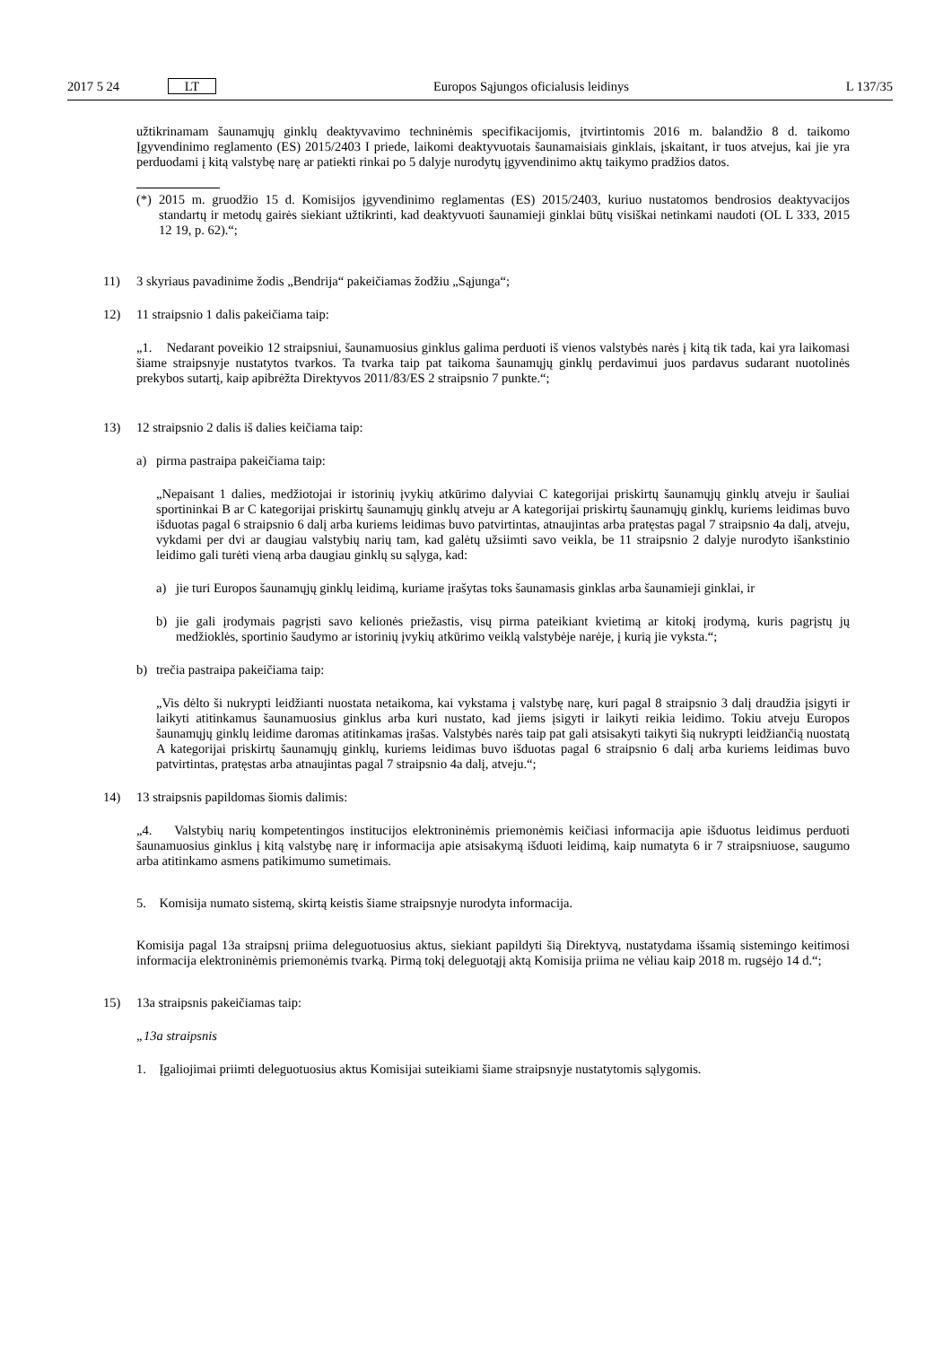2017 5 24 LT Europos Sąjungos oficialusis leidinys L 137/35
užtikrinamam šaunamųjų ginklų deaktyvavimo techninėmis specifikacijomis, įtvirtintomis 2016 m. balandžio 8 d. taikomo Įgyvendinimo reglamento (ES) 2015/2403 I priede, laikomi deaktyvuotais šaunamaisiais ginklais, įskaitant, ir tuos atvejus, kai jie yra perduodami į kitą valstybę narę ar patiekti rinkai po 5 dalyje nurodytų įgyvendinimo aktų taikymo pradžios datos.
(*)
2015 m. gruodžio 15 d. Komisijos įgyvendinimo reglamentas (ES) 2015/2403, kuriuo nustatomos bendrosios deaktyvacijos standartų ir metodų gairės siekiant užtikrinti, kad deaktyvuoti šaunamieji ginklai būtų visiškai netinkami naudoti (OL L 333, 2015 12 19, p. 62).“;
11) 3 skyriaus pavadinime žodis „Bendrija“ pakeičiamas žodžiu „Sąjunga“;
12) 11 straipsnio 1 dalis pakeičiama taip:
„1. Nedarant poveikio 12 straipsniui, šaunamuosius ginklus galima perduoti iš vienos valstybės narės į kitą tik tada, kai yra laikomasi šiame straipsnyje nustatytos tvarkos. Ta tvarka taip pat taikoma šaunamųjų ginklų perdavimui juos pardavus sudarant nuotolinės prekybos sutartį, kaip apibrėžta Direktyvos 2011/83/ES 2 straipsnio 7 punkte.“;
13) 12 straipsnio 2 dalis iš dalies keičiama taip:
a) pirma pastraipa pakeičiama taip:
„Nepaisant 1 dalies, medžiotojai ir istorinių įvykių atkūrimo dalyviai C kategorijai priskirtų šaunamųjų ginklų atveju ir šauliai sportininkai B ar C kategorijai priskirtų šaunamųjų ginklų atveju ar A kategorijai priskirtų šaunamųjų ginklų, kuriems leidimas buvo išduotas pagal 6 straipsnio 6 dalį arba kuriems leidimas buvo patvirtintas, atnaujintas arba pratęstas pagal 7 straipsnio 4a dalį, atveju, vykdami per dvi ar daugiau valstybių narių tam, kad galėtų užsiimti savo veikla, be 11 straipsnio 2 dalyje nurodyto išankstinio leidimo gali turėti vieną arba daugiau ginklų su sąlyga, kad:
a) jie turi Europos šaunamųjų ginklų leidimą, kuriame įrašytas toks šaunamasis ginklas arba šaunamieji ginklai, ir
b) jie gali įrodymais pagrįsti savo kelionės priežastis, visų pirma pateikiant kvietimą ar kitokį įrodymą, kuris pagrįstų jų medžioklės, sportinio šaudymo ar istorinių įvykių atkūrimo veiklą valstybėje narėje, į kurią jie vyksta.“;
b) trečia pastraipa pakeičiama taip:
„Vis dėlto ši nukrypti leidžianti nuostata netaikoma, kai vykstama į valstybę narę, kuri pagal 8 straipsnio 3 dalį draudžia įsigyti ir laikyti atitinkamus šaunamuosius ginklus arba kuri nustato, kad jiems įsigyti ir laikyti reikia leidimo. Tokiu atveju Europos šaunamųjų ginklų leidime daromas atitinkamas įrašas. Valstybės narės taip pat gali atsisakyti taikyti šią nukrypti leidžiančią nuostatą A kategorijai priskirtų šaunamųjų ginklų, kuriems leidimas buvo išduotas pagal 6 straipsnio 6 dalį arba kuriems leidimas buvo patvirtintas, pratęstas arba atnaujintas pagal 7 straipsnio 4a dalį, atveju.“;
14) 13 straipsnis papildomas šiomis dalimis:
„4. Valstybių narių kompetentingos institucijos elektroninėmis priemonėmis keičiasi informacija apie išduotus leidimus perduoti šaunamuosius ginklus į kitą valstybę narę ir informacija apie atsisakymą išduoti leidimą, kaip numatyta 6 ir 7 straipsniuose, saugumo arba atitinkamo asmens patikimumo sumetimais.
5. Komisija numato sistemą, skirtą keistis šiame straipsnyje nurodyta informacija.
Komisija pagal 13a straipsnį priima deleguotuosius aktus, siekiant papildyti šią Direktyvą, nustatydama išsamią sistemingo keitimosi informacija elektroninėmis priemonėmis tvarką. Pirmą tokį deleguotąjį aktą Komisija priima ne vėliau kaip 2018 m. rugsėjo 14 d.“;
15) 13a straipsnis pakeičiamas taip:
„13a straipsnis
1. Įgaliojimai priimti deleguotuosius aktus Komisijai suteikiami šiame straipsnyje nustatytomis sąlygomis.